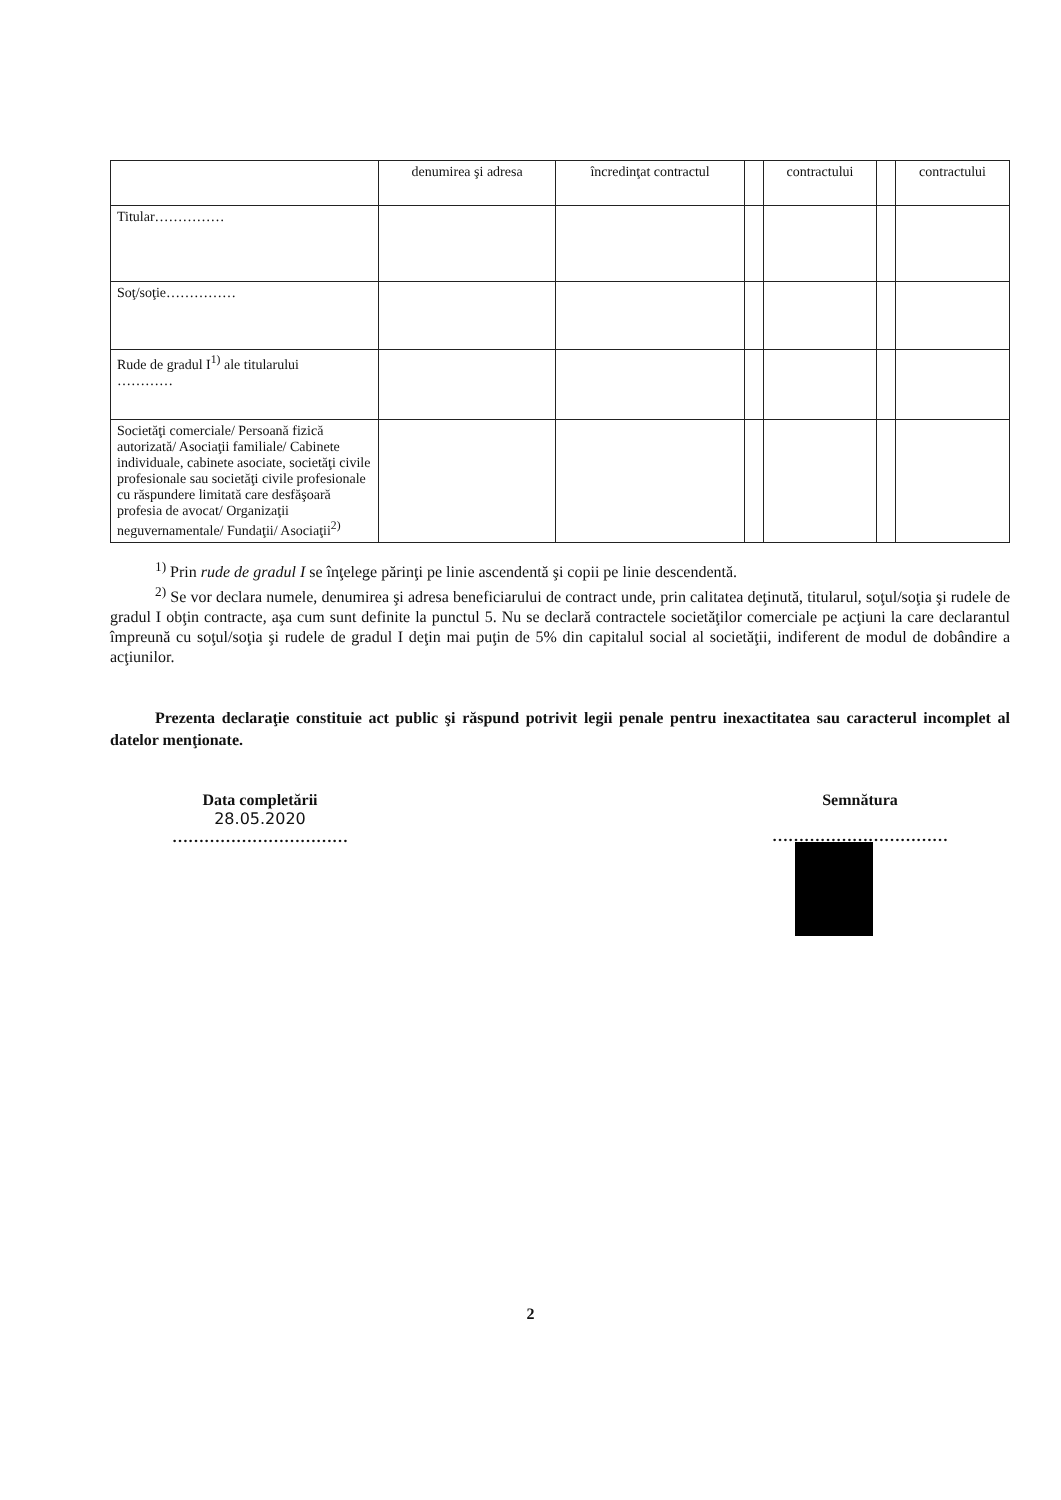| | denumirea şi adresa | încredinţat contractul | | contractului | | contractului |
| Titular…………… | | | | | | |
| Soţ/soţie…………… | | | | | | |
| Rude de gradul I<sup>1)</sup> ale titularului ………… | | | | | | |
| Societăţi comerciale/ Persoană fizică autorizată/ Asociaţii familiale/ Cabinete individuale, cabinete asociate, societăţi civile profesionale sau societăţi civile profesionale cu răspundere limitată care desfăşoară profesia de avocat/ Organizaţii neguvernamentale/ Fundaţii/ Asociaţii<sup>2)</sup> | | | | | | |
<sup>1)</sup> Prin rude de gradul I se înţelege părinţi pe linie ascendentă şi copii pe linie descendentă.
<sup>2)</sup> Se vor declara numele, denumirea şi adresa beneficiarului de contract unde, prin calitatea deţinută, titularul, soţul/soţia şi rudele de gradul I obţin contracte, aşa cum sunt definite la punctul 5. Nu se declară contractele societăţilor comerciale pe acţiuni la care declarantul împreună cu soţul/soţia şi rudele de gradul I deţin mai puţin de 5% din capitalul social al societăţii, indiferent de modul de dobândire a acţiunilor.
Prezenta declaraţie constituie act public şi răspund potrivit legii penale pentru inexactitatea sau caracterul incomplet al datelor menţionate.
Data completării
28.05.2020
……………………………
Semnătura
……………………………
2